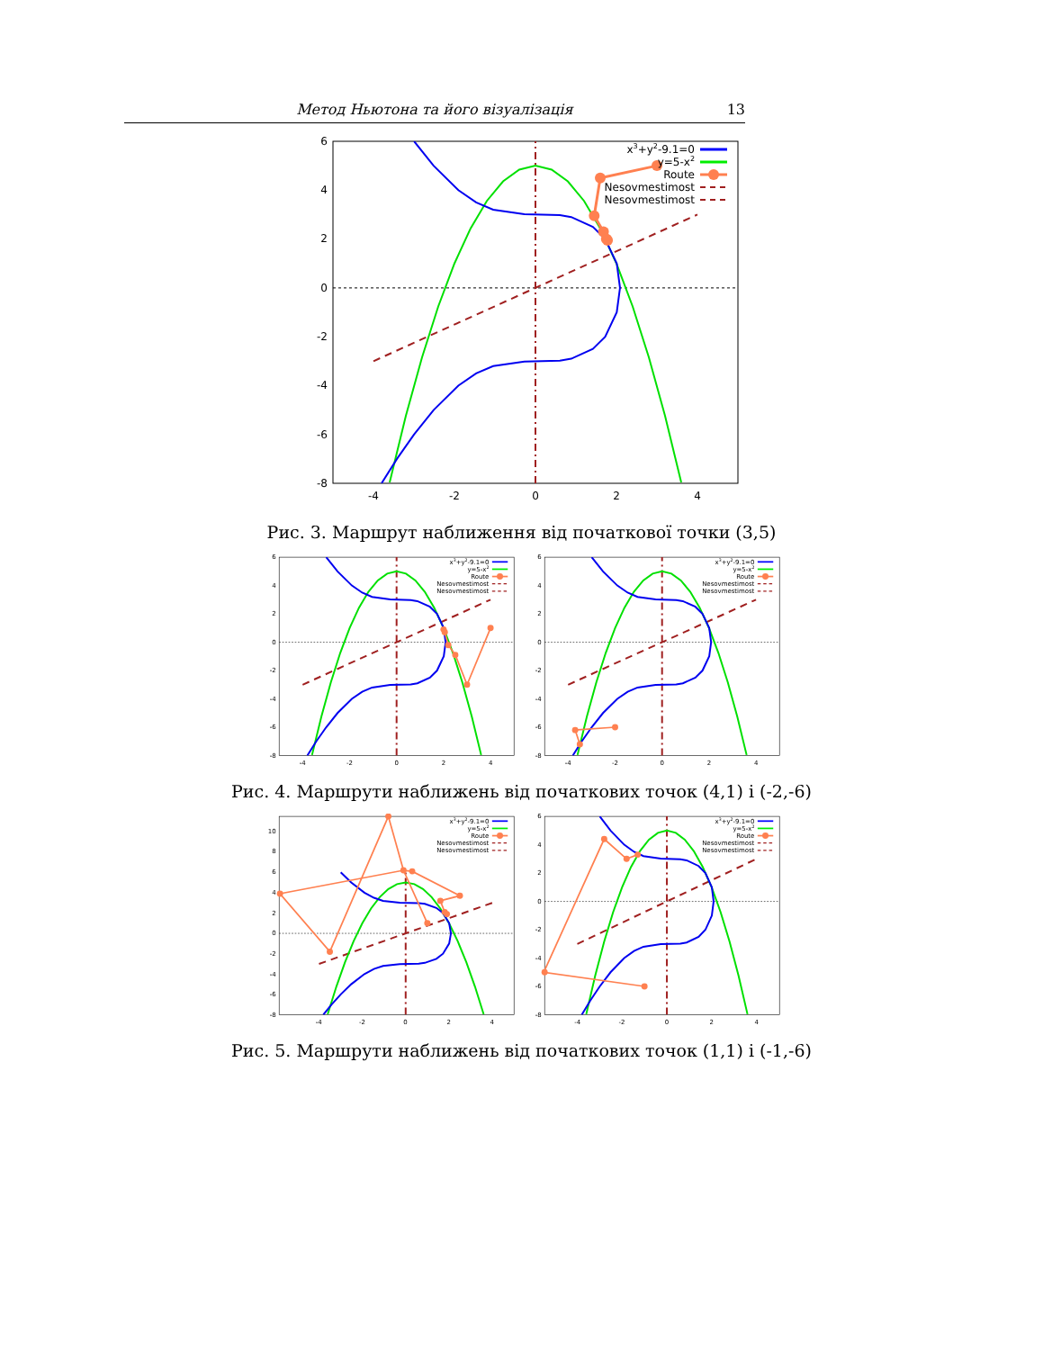Метод Ньютона та його візуалізація 13
6
4
2
0
-2
-4
-6
-8
-4
-2
0
2
4
x3+y2-9.1=0
y=5-x2
Route
Nesovmestimost
Nesovmestimost
Рис. 3. Маршрут наближення від початкової точки (3,5)
6
4
2
0
-2
-4
-6
-8
-4
-2
0
2
4
x3+y2-9.1=0
y=5-x2
Route
Nesovmestimost
Nesovmestimost
6
4
2
0
-2
-4
-6
-8
-4
-2
0
2
4
x3+y2-9.1=0
y=5-x2
Route
Nesovmestimost
Nesovmestimost
Рис. 4. Маршрути наближень від початкових точок (4,1) і (-2,-6)
10
8
6
4
2
0
-2
-4
-6
-8
-4
-2
0
2
4
x3+y2-9.1=0
y=5-x2
Route
Nesovmestimost
Nesovmestimost
6
4
2
0
-2
-4
-6
-8
-4
-2
0
2
4
x3+y2-9.1=0
y=5-x2
Route
Nesovmestimost
Nesovmestimost
Рис. 5. Маршрути наближень від початкових точок (1,1) і (-1,-6)